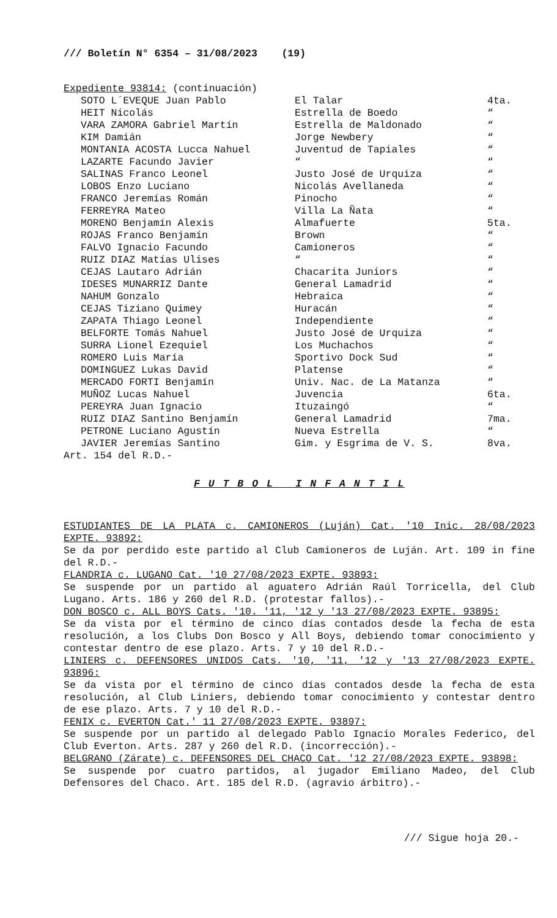/// Boletín N° 6354 – 31/08/2023 (19)
Expediente 93814: (continuación)
| SOTO L´EVEQUE Juan Pablo | El Talar | 4ta. |
| HEIT Nicolás | Estrella de Boedo | “ |
| VARA ZAMORA Gabriel Martín | Estrella de Maldonado | “ |
| KIM Damián | Jorge Newbery | “ |
| MONTANIA ACOSTA Lucca Nahuel | Juventud de Tapiales | “ |
| LAZARTE Facundo Javier | “ | “ |
| SALINAS Franco Leonel | Justo José de Urquiza | “ |
| LOBOS Enzo Luciano | Nicolás Avellaneda | “ |
| FRANCO Jeremías Román | Pinocho | “ |
| FERREYRA Mateo | Villa La Ñata | “ |
| MORENO Benjamín Alexis | Almafuerte | 5ta. |
| ROJAS Franco Benjamín | Brown | “ |
| FALVO Ignacio Facundo | Camioneros | “ |
| RUIZ DIAZ Matías Ulises | “ | “ |
| CEJAS Lautaro Adrián | Chacarita Juniors | “ |
| IDESES MUNARRIZ Dante | General Lamadrid | “ |
| NAHUM Gonzalo | Hebraica | “ |
| CEJAS Tiziano Quimey | Huracán | “ |
| ZAPATA Thiago Leonel | Independiente | “ |
| BELFORTE Tomás Nahuel | Justo José de Urquiza | “ |
| SURRA Lionel Ezequiel | Los Muchachos | “ |
| ROMERO Luis María | Sportivo Dock Sud | “ |
| DOMINGUEZ Lukas David | Platense | “ |
| MERCADO FORTI Benjamín | Univ. Nac. de La Matanza | “ |
| MUÑOZ Lucas Nahuel | Juvencia | 6ta. |
| PEREYRA Juan Ignacio | Ituzaingó | “ |
| RUIZ DIAZ Santino Benjamín | General Lamadrid | 7ma. |
| PETRONE Luciano Agustín | Nueva Estrella | “ |
| JAVIER Jeremías Santino | Gim. y Esgrima de V. S. | 8va. |
Art. 154 del R.D.-
F U T B O L I N F A N T I L
ESTUDIANTES DE LA PLATA c. CAMIONEROS (Luján) Cat. '10 Inic. 28/08/2023 EXPTE. 93892:
Se da por perdido este partido al Club Camioneros de Luján. Art. 109 in fine del R.D.-
FLANDRIA c. LUGANO Cat. '10 27/08/2023 EXPTE. 93893:
Se suspende por un partido al aguatero Adrián Raúl Torricella, del Club Lugano. Arts. 186 y 260 del R.D. (protestar fallos).-
DON BOSCO c. ALL BOYS Cats. '10. '11, '12 y '13 27/08/2023 EXPTE. 93895:
Se da vista por el término de cinco días contados desde la fecha de esta resolución, a los Clubs Don Bosco y All Boys, debiendo tomar conocimiento y contestar dentro de ese plazo. Arts. 7 y 10 del R.D.-
LINIERS c. DEFENSORES UNIDOS Cats. '10, '11, '12 y '13 27/08/2023 EXPTE. 93896:
Se da vista por el término de cinco días contados desde la fecha de esta resolución, al Club Liniers, debiendo tomar conocimiento y contestar dentro de ese plazo. Arts. 7 y 10 del R.D.-
FENIX c. EVERTON Cat.' 11 27/08/2023 EXPTE. 93897:
Se suspende por un partido al delegado Pablo Ignacio Morales Federico, del Club Everton. Arts. 287 y 260 del R.D. (incorrección).-
BELGRANO (Zárate) c. DEFENSORES DEL CHACO Cat. '12 27/08/2023 EXPTE. 93898:
Se suspende por cuatro partidos, al jugador Emiliano Madeo, del Club Defensores del Chaco. Art. 185 del R.D. (agravio árbitro).-
/// Sigue hoja 20.-